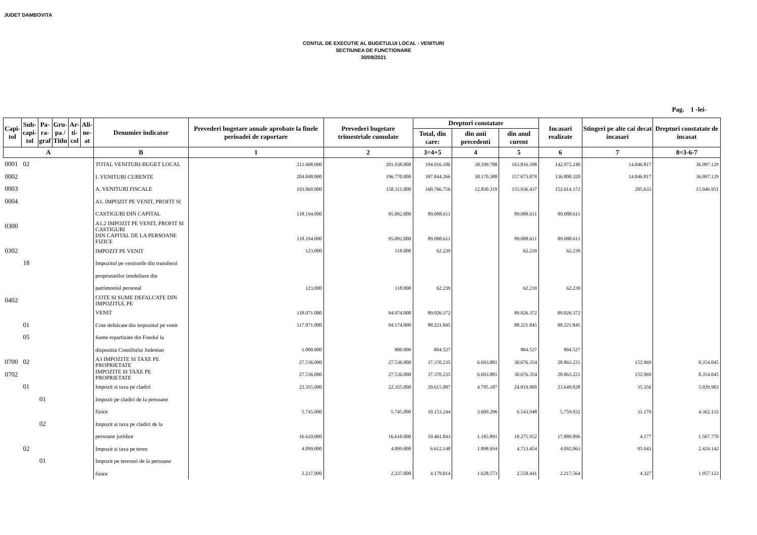JUDET DAMBOVITA
CONTUL DE EXECUTIE AL BUGETULUI LOCAL - VENITURI
SECTIUNEA DE FUNCTIONARE
30/09/2021
Pag. 1 -lei-
| Capi- tol | Sub- capi- tol | Pa- ra- graf | Gru- pa / Titlu | Ar- ti- col | Ali- ne- at | Denumire indicator | Prevederi bugetare anuale aprobate la finele perioadei de raportare | Prevederi bugetare trimestriale cumulate | Drepturi constatate | | | Incasari realizate | Stingeri pe alte cai decat incasari | Drepturi constatate de incasat |
| --- | --- | --- | --- | --- | --- | --- | --- | --- | --- | --- | --- | --- | --- | --- |
| | | | | | | | | | Total, din care: | din anii precedenti | din anul curent | | | |
| A | | | | | | B | 1 | 2 | 3=4+5 | 4 | 5 | 6 | 7 | 8=3-6-7 |
| 0001 | 02 | | | | | TOTAL VENITURI-BUGET LOCAL | 211.608.000 | 201.938.000 | 194.016.186 | 30.199.788 | 163.816.398 | 142.972.240 | 14.046.817 | 36.997.129 |
| 0002 | | | | | | I. VENITURI CURENTE | 204.848.000 | 196.770.000 | 187.844.266 | 30.170.388 | 157.673.878 | 136.800.320 | 14.046.817 | 36.997.129 |
| 0003 | | | | | | A. VENITURI FISCALE | 193.060.000 | 158.311.000 | 168.766.756 | 12.830.319 | 155.936.437 | 152.614.172 | 205.633 | 15.946.951 |
| 0004 | | | | | | A1. IMPOZIT PE VENIT, PROFIT SI | | | | | | | | |
| | | | | | | CASTIGURI DIN CAPITAL | 118.194.000 | 95.092.000 | 89.088.611 | | 89.088.611 | 89.088.611 | | |
| 0300 | | | | | | A1.2 IMPOZIT PE VENIT, PROFIT SI CASTIGURI | | | | | | | | |
| | | | | | | DIN CAPITAL DE LA PERSOANE FIZICE | 118.194.000 | 95.092.000 | 89.088.611 | | 89.088.611 | 89.088.611 | | |
| 0302 | | | | | | IMPOZIT PE VENIT | 123.000 | 118.000 | 62.239 | | 62.239 | 62.239 | | |
| | 18 | | | | | Impozitul pe veniturile din transferul | | | | | | | | |
| | | | | | | proprietatilor imobiliare din | | | | | | | | |
| | | | | | | patrimoniul personal | 123.000 | 118.000 | 62.239 | | 62.239 | 62.239 | | |
| 0402 | | | | | | COTE SI SUME DEFALCATE DIN IMPOZITUL PE | | | | | | | | |
| | | | | | | VENIT | 118.071.000 | 94.974.000 | 89.026.372 | | 89.026.372 | 89.026.372 | | |
| | 01 | | | | | Cote defalcate din impozitul pe venit | 117.071.000 | 94.174.000 | 88.221.845 | | 88.221.845 | 88.221.845 | | |
| | 05 | | | | | Sume repartizate din Fondul la | | | | | | | | |
| | | | | | | dispozitia Consiliului Judetean | 1.000.000 | 800.000 | 804.527 | | 804.527 | 804.527 | | |
| 0700 | 02 | | | | | A3 IMPOZITE SI TAXE PE PROPRIETATE | 27.536.000 | 27.536.000 | 37.370.235 | 6.693.881 | 30.676.354 | 28.863.221 | 152.969 | 8.354.045 |
| 0702 | | | | | | IMPOZITE SI TAXE PE PROPRIETATE | 27.536.000 | 27.536.000 | 37.370.235 | 6.693.881 | 30.676.354 | 28.863.221 | 152.969 | 8.354.045 |
| | 01 | | | | | Impozit si taxa pe cladiri | 22.355.000 | 22.355.000 | 29.615.087 | 4.795.187 | 24.819.900 | 23.649.828 | 35.356 | 5.929.903 |
| | | 01 | | | | Impozit pe cladiri de la persoane | | | | | | | | |
| | | | | | | fizice | 5.745.000 | 5.745.000 | 10.153.244 | 3.609.296 | 6.543.948 | 5.759.932 | 31.179 | 4.362.133 |
| | | 02 | | | | Impozit si taxa pe cladiri de la | | | | | | | | |
| | | | | | | persoane juridice | 16.610.000 | 16.610.000 | 19.461.843 | 1.185.891 | 18.275.952 | 17.889.896 | 4.177 | 1.567.770 |
| | 02 | | | | | Impozit si taxa pe teren | 4.099.000 | 4.099.000 | 6.612.148 | 1.898.694 | 4.713.454 | 4.092.063 | 95.943 | 2.424.142 |
| | | 01 | | | | Impozit pe terenuri de la persoane | | | | | | | | |
| | | | | | | fizice | 2.237.000 | 2.237.000 | 4.179.014 | 1.628.573 | 2.550.441 | 2.217.564 | 4.327 | 1.957.123 |